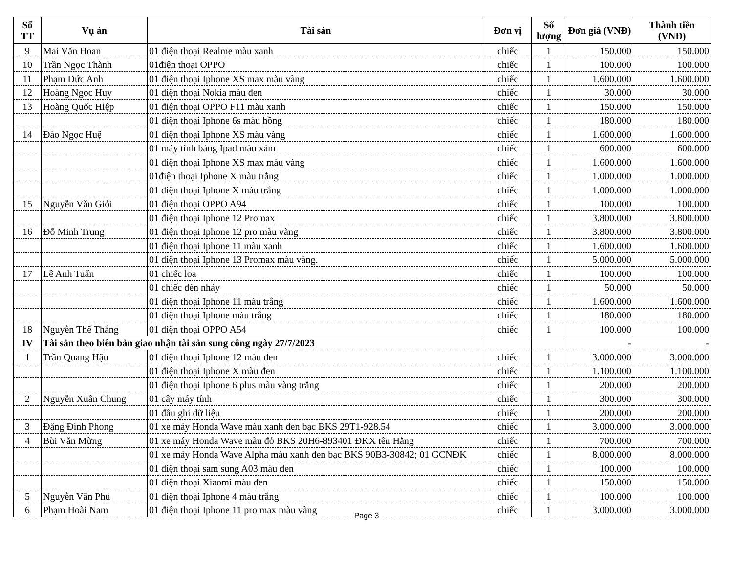| Số TT | Vụ án | Tài sản | Đơn vị | Số lượng | Đơn giá (VNĐ) | Thành tiền (VNĐ) |
| --- | --- | --- | --- | --- | --- | --- |
| 9 | Mai Văn Hoan | 01 điện thoại Realme màu xanh | chiếc | 1 | 150.000 | 150.000 |
| 10 | Trần Ngọc Thành | 01điện thoại OPPO | chiếc | 1 | 100.000 | 100.000 |
| 11 | Phạm Đức Anh | 01 điện thoại Iphone XS max màu vàng | chiếc | 1 | 1.600.000 | 1.600.000 |
| 12 | Hoàng Ngọc Huy | 01 điện thoại Nokia màu đen | chiếc | 1 | 30.000 | 30.000 |
| 13 | Hoàng Quốc Hiệp | 01 điện thoại OPPO F11 màu xanh | chiếc | 1 | 150.000 | 150.000 |
| | | 01 điện thoại Iphone 6s màu hồng | chiếc | 1 | 180.000 | 180.000 |
| 14 | Đào Ngọc Huệ | 01 điện thoại Iphone XS màu vàng | chiếc | 1 | 1.600.000 | 1.600.000 |
| | | 01 máy tính bảng Ipad màu xám | chiếc | 1 | 600.000 | 600.000 |
| | | 01 điện thoại Iphone XS max màu vàng | chiếc | 1 | 1.600.000 | 1.600.000 |
| | | 01điện thoại Iphone X màu trắng | chiếc | 1 | 1.000.000 | 1.000.000 |
| | | 01 điện thoại Iphone X màu trắng | chiếc | 1 | 1.000.000 | 1.000.000 |
| 15 | Nguyễn Văn Giỏi | 01 điện thoại OPPO A94 | chiếc | 1 | 100.000 | 100.000 |
| | | 01 điện thoại Iphone 12 Promax | chiếc | 1 | 3.800.000 | 3.800.000 |
| 16 | Đỗ Minh Trung | 01 điện thoại Iphone 12 pro màu vàng | chiếc | 1 | 3.800.000 | 3.800.000 |
| | | 01 điện thoại Iphone 11 màu xanh | chiếc | 1 | 1.600.000 | 1.600.000 |
| | | 01 điện thoại Iphone 13 Promax màu vàng. | chiếc | 1 | 5.000.000 | 5.000.000 |
| 17 | Lê Anh Tuấn | 01 chiếc loa | chiếc | 1 | 100.000 | 100.000 |
| | | 01 chiếc đèn nháy | chiếc | 1 | 50.000 | 50.000 |
| | | 01 điện thoại Iphone 11 màu trắng | chiếc | 1 | 1.600.000 | 1.600.000 |
| | | 01 điện thoại Iphone màu trắng | chiếc | 1 | 180.000 | 180.000 |
| 18 | Nguyễn Thế Thắng | 01 điện thoại OPPO A54 | chiếc | 1 | 100.000 | 100.000 |
| IV | Tài sản theo biên bản giao nhận tài sản sung công ngày 27/7/2023 | | | | - | - |
| 1 | Trần Quang Hậu | 01 điện thoại Iphone 12 màu đen | chiếc | 1 | 3.000.000 | 3.000.000 |
| | | 01 điện thoại Iphone X màu đen | chiếc | 1 | 1.100.000 | 1.100.000 |
| | | 01 điện thoại Iphone 6 plus màu vàng trắng | chiếc | 1 | 200.000 | 200.000 |
| 2 | Nguyễn Xuân Chung | 01 cây máy tính | chiếc | 1 | 300.000 | 300.000 |
| | | 01 đầu ghi dữ liệu | chiếc | 1 | 200.000 | 200.000 |
| 3 | Đặng Đình Phong | 01 xe máy Honda Wave màu xanh đen bạc BKS 29T1-928.54 | chiếc | 1 | 3.000.000 | 3.000.000 |
| 4 | Bùi Văn Mừng | 01 xe máy Honda Wave màu đỏ BKS 20H6-893401 ĐKX tên Hằng | chiếc | 1 | 700.000 | 700.000 |
| | | 01 xe máy Honda Wave Alpha màu xanh đen bạc BKS 90B3-30842; 01 GCNĐK | chiếc | 1 | 8.000.000 | 8.000.000 |
| | | 01 điện thoại sam sung A03 màu đen | chiếc | 1 | 100.000 | 100.000 |
| | | 01 điện thoại Xiaomi màu đen | chiếc | 1 | 150.000 | 150.000 |
| 5 | Nguyễn Văn Phú | 01 điện thoại Iphone 4 màu trắng | chiếc | 1 | 100.000 | 100.000 |
| 6 | Phạm Hoài Nam | 01 điện thoại Iphone 11 pro max màu vàng | chiếc | 1 | 3.000.000 | 3.000.000 |
Page 3